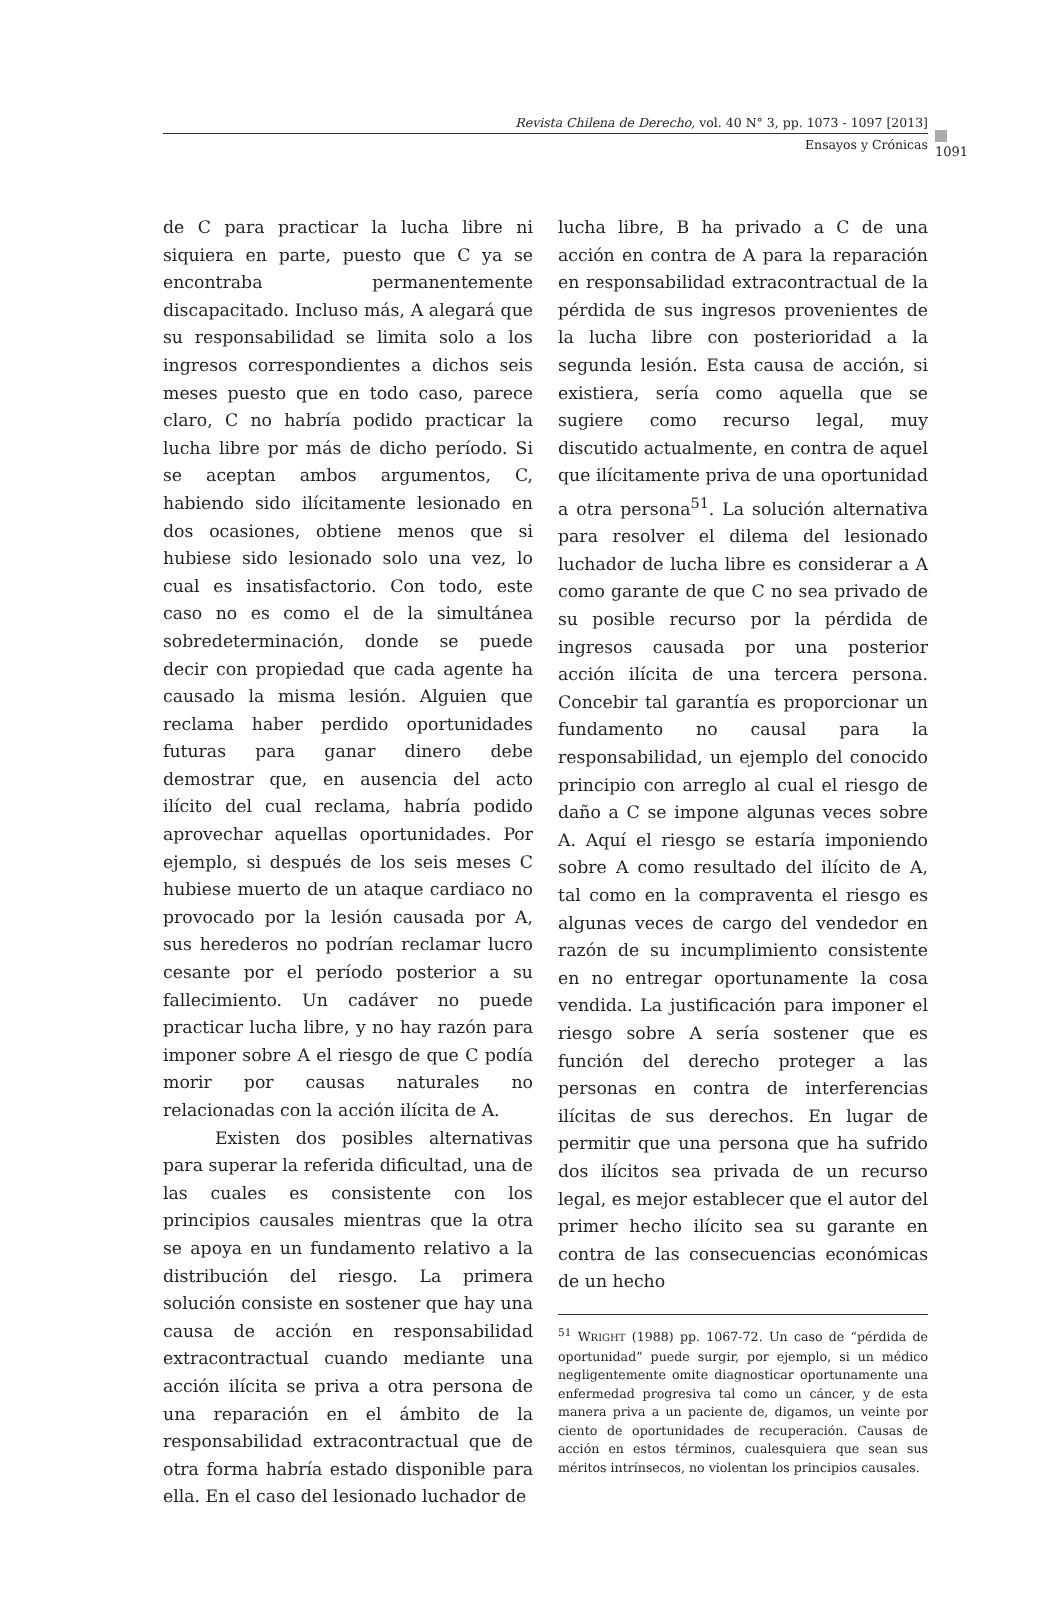Revista Chilena de Derecho, vol. 40 N° 3, pp. 1073 - 1097 [2013]
1091
Ensayos y Crónicas
de C para practicar la lucha libre ni siquiera en parte, puesto que C ya se encontraba permanentemente discapacitado. Incluso más, A alegará que su responsabilidad se limita solo a los ingresos correspondientes a dichos seis meses puesto que en todo caso, parece claro, C no habría podido practicar la lucha libre por más de dicho período. Si se aceptan ambos argumentos, C, habiendo sido ilícitamente lesionado en dos ocasiones, obtiene menos que si hubiese sido lesionado solo una vez, lo cual es insatisfactorio. Con todo, este caso no es como el de la simultánea sobredeterminación, donde se puede decir con propiedad que cada agente ha causado la misma lesión. Alguien que reclama haber perdido oportunidades futuras para ganar dinero debe demostrar que, en ausencia del acto ilícito del cual reclama, habría podido aprovechar aquellas oportunidades. Por ejemplo, si después de los seis meses C hubiese muerto de un ataque cardiaco no provocado por la lesión causada por A, sus herederos no podrían reclamar lucro cesante por el período posterior a su fallecimiento. Un cadáver no puede practicar lucha libre, y no hay razón para imponer sobre A el riesgo de que C podía morir por causas naturales no relacionadas con la acción ilícita de A.
Existen dos posibles alternativas para superar la referida dificultad, una de las cuales es consistente con los principios causales mientras que la otra se apoya en un fundamento relativo a la distribución del riesgo. La primera solución consiste en sostener que hay una causa de acción en responsabilidad extracontractual cuando mediante una acción ilícita se priva a otra persona de una reparación en el ámbito de la responsabilidad extracontractual que de otra forma habría estado disponible para ella. En el caso del lesionado luchador de
lucha libre, B ha privado a C de una acción en contra de A para la reparación en responsabilidad extracontractual de la pérdida de sus ingresos provenientes de la lucha libre con posterioridad a la segunda lesión. Esta causa de acción, si existiera, sería como aquella que se sugiere como recurso legal, muy discutido actualmente, en contra de aquel que ilícitamente priva de una oportunidad a otra persona<sup>51</sup>. La solución alternativa para resolver el dilema del lesionado luchador de lucha libre es considerar a A como garante de que C no sea privado de su posible recurso por la pérdida de ingresos causada por una posterior acción ilícita de una tercera persona. Concebir tal garantía es proporcionar un fundamento no causal para la responsabilidad, un ejemplo del conocido principio con arreglo al cual el riesgo de daño a C se impone algunas veces sobre A. Aquí el riesgo se estaría imponiendo sobre A como resultado del ilícito de A, tal como en la compraventa el riesgo es algunas veces de cargo del vendedor en razón de su incumplimiento consistente en no entregar oportunamente la cosa vendida. La justificación para imponer el riesgo sobre A sería sostener que es función del derecho proteger a las personas en contra de interferencias ilícitas de sus derechos. En lugar de permitir que una persona que ha sufrido dos ilícitos sea privada de un recurso legal, es mejor establecer que el autor del primer hecho ilícito sea su garante en contra de las consecuencias económicas de un hecho
<sup>51</sup> WRIGHT (1988) pp. 1067-72. Un caso de “pérdida de oportunidad” puede surgir, por ejemplo, si un médico negligentemente omite diagnosticar oportunamente una enfermedad progresiva tal como un cáncer, y de esta manera priva a un paciente de, digamos, un veinte por ciento de oportunidades de recuperación. Causas de acción en estos términos, cualesquiera que sean sus méritos intrínsecos, no violentan los principios causales.